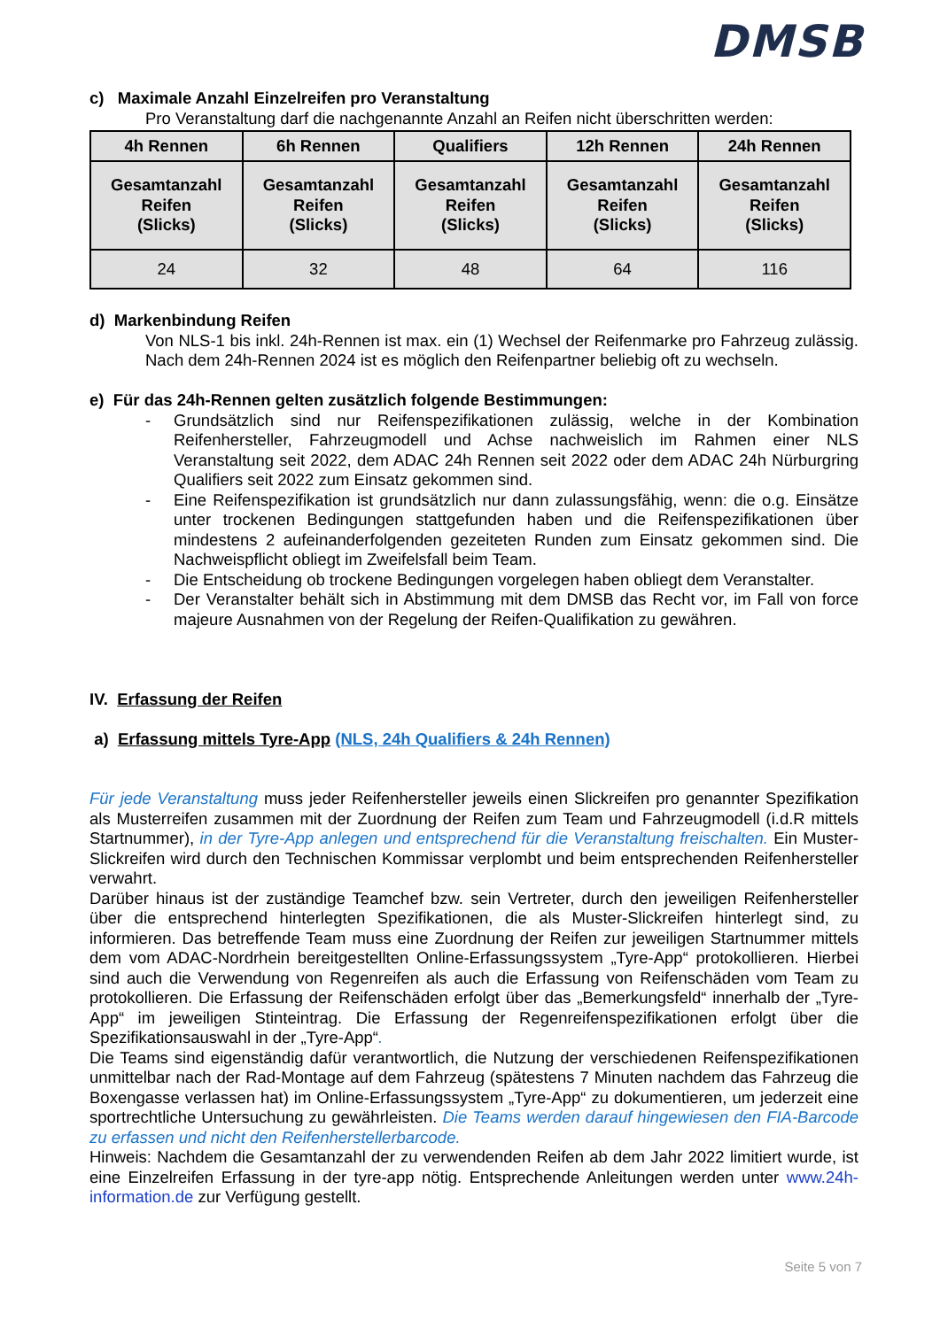DMSB
c) Maximale Anzahl Einzelreifen pro Veranstaltung
Pro Veranstaltung darf die nachgenannte Anzahl an Reifen nicht überschritten werden:
| 4h Rennen | 6h Rennen | Qualifiers | 12h Rennen | 24h Rennen |
| --- | --- | --- | --- | --- |
| Gesamtanzahl Reifen (Slicks) | Gesamtanzahl Reifen (Slicks) | Gesamtanzahl Reifen (Slicks) | Gesamtanzahl Reifen (Slicks) | Gesamtanzahl Reifen (Slicks) |
| 24 | 32 | 48 | 64 | 116 |
d) Markenbindung Reifen
Von NLS-1 bis inkl. 24h-Rennen ist max. ein (1) Wechsel der Reifenmarke pro Fahrzeug zulässig. Nach dem 24h-Rennen 2024 ist es möglich den Reifenpartner beliebig oft zu wechseln.
e) Für das 24h-Rennen gelten zusätzlich folgende Bestimmungen:
- Grundsätzlich sind nur Reifenspezifikationen zulässig, welche in der Kombination Reifenhersteller, Fahrzeugmodell und Achse nachweislich im Rahmen einer NLS Veranstaltung seit 2022, dem ADAC 24h Rennen seit 2022 oder dem ADAC 24h Nürburgring Qualifiers seit 2022 zum Einsatz gekommen sind.
- Eine Reifenspezifikation ist grundsätzlich nur dann zulassungsfähig, wenn: die o.g. Einsätze unter trockenen Bedingungen stattgefunden haben und die Reifenspezifikationen über mindestens 2 aufeinanderfolgenden gezeiteten Runden zum Einsatz gekommen sind. Die Nachweispflicht obliegt im Zweifelsfall beim Team.
- Die Entscheidung ob trockene Bedingungen vorgelegen haben obliegt dem Veranstalter.
- Der Veranstalter behält sich in Abstimmung mit dem DMSB das Recht vor, im Fall von force majeure Ausnahmen von der Regelung der Reifen-Qualifikation zu gewähren.
IV. Erfassung der Reifen
a) Erfassung mittels Tyre-App (NLS, 24h Qualifiers & 24h Rennen)
Für jede Veranstaltung muss jeder Reifenhersteller jeweils einen Slickreifen pro genannter Spezifikation als Musterreifen zusammen mit der Zuordnung der Reifen zum Team und Fahrzeugmodell (i.d.R mittels Startnummer), in der Tyre-App anlegen und entsprechend für die Veranstaltung freischalten. Ein Muster-Slickreifen wird durch den Technischen Kommissar verplombt und beim entsprechenden Reifenhersteller verwahrt.
Darüber hinaus ist der zuständige Teamchef bzw. sein Vertreter, durch den jeweiligen Reifenhersteller über die entsprechend hinterlegten Spezifikationen, die als Muster-Slickreifen hinterlegt sind, zu informieren. Das betreffende Team muss eine Zuordnung der Reifen zur jeweiligen Startnummer mittels dem vom ADAC-Nordrhein bereitgestellten Online-Erfassungssystem „Tyre-App“ protokollieren. Hierbei sind auch die Verwendung von Regenreifen als auch die Erfassung von Reifenschäden vom Team zu protokollieren. Die Erfassung der Reifenschäden erfolgt über das „Bemerkungsfeld“ innerhalb der „Tyre-App“ im jeweiligen Stinteintrag. Die Erfassung der Regenreifenspezifikationen erfolgt über die Spezifikationsauswahl in der „Tyre-App“.
Die Teams sind eigenständig dafür verantwortlich, die Nutzung der verschiedenen Reifenspezifikationen unmittelbar nach der Rad-Montage auf dem Fahrzeug (spätestens 7 Minuten nachdem das Fahrzeug die Boxengasse verlassen hat) im Online-Erfassungssystem „Tyre-App“ zu dokumentieren, um jederzeit eine sportrechtliche Untersuchung zu gewährleisten. Die Teams werden darauf hingewiesen den FIA-Barcode zu erfassen und nicht den Reifenherstellerbarcode.
Hinweis: Nachdem die Gesamtanzahl der zu verwendenden Reifen ab dem Jahr 2022 limitiert wurde, ist eine Einzelreifen Erfassung in der tyre-app nötig. Entsprechende Anleitungen werden unter www.24h-information.de zur Verfügung gestellt.
Seite 5 von 7